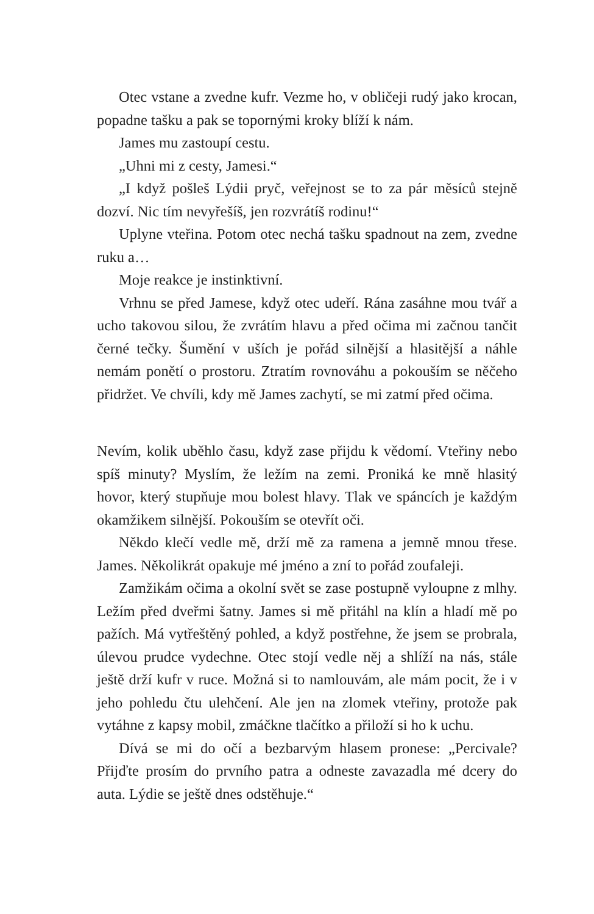Otec vstane a zvedne kufr. Vezme ho, v obličeji rudý jako krocan, popadne tašku a pak se topornými kroky blíží k nám.
James mu zastoupí cestu.
„Uhni mi z cesty, Jamesi.“
„I když pošleš Lýdii pryč, veřejnost se to za pár měsíců stejně dozví. Nic tím nevyřešíš, jen rozvrátíš rodinu!“
Uplyne vteřina. Potom otec nechá tašku spadnout na zem, zvedne ruku a…
Moje reakce je instinktivní.
Vrhnu se před Jamese, když otec udeří. Rána zasáhne mou tvář a ucho takovou silou, že zvrátím hlavu a před očima mi začnou tančit černé tečky. Šumění v uších je pořád silnější a hlasitější a náhle nemám ponětí o prostoru. Ztratím rovnováhu a pokouším se něčeho přidržet. Ve chvíli, kdy mě James zachytí, se mi zatmí před očima.
Nevím, kolik uběhlo času, když zase přijdu k vědomí. Vteřiny nebo spíš minuty? Myslím, že ležím na zemi. Proniká ke mně hlasitý hovor, který stupňuje mou bolest hlavy. Tlak ve spáncích je každým okamžikem silnější. Pokouším se otevřít oči.
Někdo klečí vedle mě, drží mě za ramena a jemně mnou třese. James. Několikrát opakuje mé jméno a zní to pořád zoufaleji.
Zamžikám očima a okolní svět se zase postupně vyloupne z mlhy. Ležím před dveřmi šatny. James si mě přitáhl na klín a hladí mě po pažích. Má vytřeštěný pohled, a když postřehne, že jsem se probrala, úlevou prudce vydechne. Otec stojí vedle něj a shlíží na nás, stále ještě drží kufr v ruce. Možná si to namlouvám, ale mám pocit, že i v jeho pohledu čtu ulehčení. Ale jen na zlomek vteřiny, protože pak vytáhne z kapsy mobil, zmáčkne tlačítko a přiloží si ho k uchu.
Dívá se mi do očí a bezbarvým hlasem pronese: „Percivale? Přijďte prosím do prvního patra a odneste zavazadla mé dcery do auta. Lýdie se ještě dnes odstěhuje.“